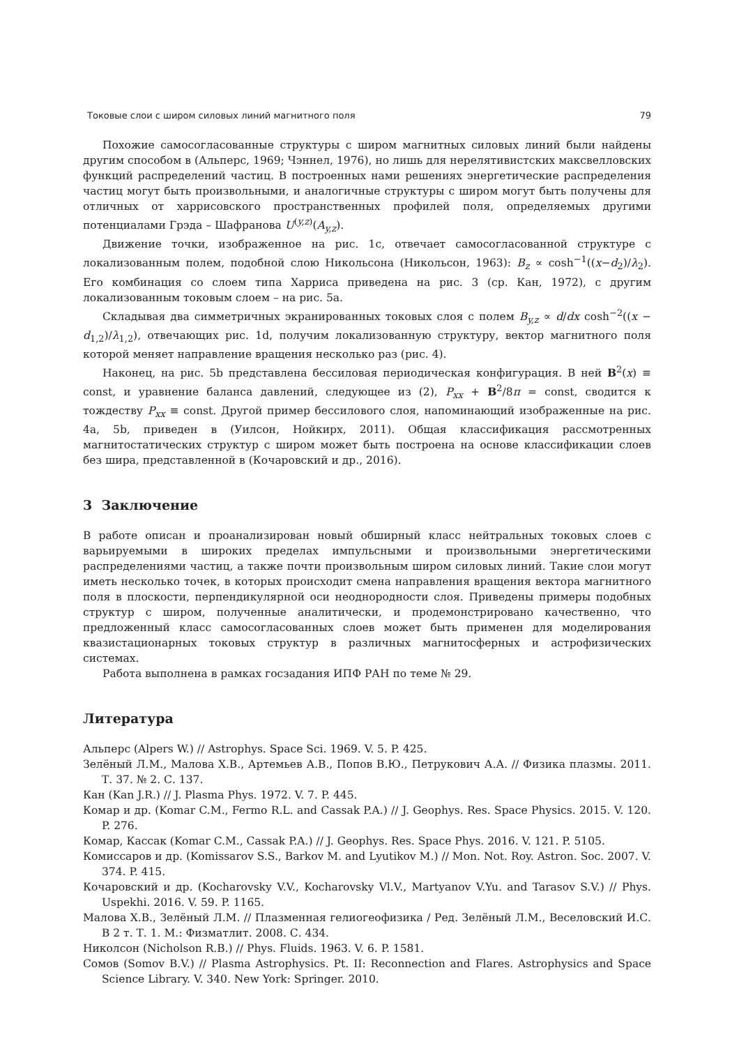Токовые слои с широм силовых линий магнитного поля 79
Похожие самосогласованные структуры с широм магнитных силовых линий были найдены другим способом в (Альперс, 1969; Чэннел, 1976), но лишь для нерелятивистских максвелловских функций распределений частиц. В построенных нами решениях энергетические распределения частиц могут быть произвольными, и аналогичные структуры с широм могут быть получены для отличных от харрисовского пространственных профилей поля, определяемых другими потенциалами Грэда – Шафранова U<sup>(y,z)</sup>(A<sub>y,z</sub>).
Движение точки, изображенное на рис. 1c, отвечает самосогласованной структуре с локализованным полем, подобной слою Никольсона (Никольсон, 1963): B<sub>z</sub> ∝ cosh<sup>−1</sup>((x−d<sub>2</sub>)/λ<sub>2</sub>). Его комбинация со слоем типа Харриса приведена на рис. 3 (ср. Кан, 1972), с другим локализованным токовым слоем – на рис. 5a.
Складывая два симметричных экранированных токовых слоя с полем B<sub>y,z</sub> ∝ d/dx cosh<sup>−2</sup>((x − d<sub>1,2</sub>)/λ<sub>1,2</sub>), отвечающих рис. 1d, получим локализованную структуру, вектор магнитного поля которой меняет направление вращения несколько раз (рис. 4).
Наконец, на рис. 5b представлена бессиловая периодическая конфигурация. В ней B<sup>2</sup>(x) ≡ const, и уравнение баланса давлений, следующее из (2), P<sub>xx</sub> + B<sup>2</sup>/8π = const, сводится к тождеству P<sub>xx</sub> ≡ const. Другой пример бессилового слоя, напоминающий изображенные на рис. 4a, 5b, приведен в (Уилсон, Нойкирх, 2011). Общая классификация рассмотренных магнитостатических структур с широм может быть построена на основе классификации слоев без шира, представленной в (Кочаровский и др., 2016).
3 Заключение
В работе описан и проанализирован новый обширный класс нейтральных токовых слоев с варьируемыми в широких пределах импульсными и произвольными энергетическими распределениями частиц, а также почти произвольным широм силовых линий. Такие слои могут иметь несколько точек, в которых происходит смена направления вращения вектора магнитного поля в плоскости, перпендикулярной оси неоднородности слоя. Приведены примеры подобных структур с широм, полученные аналитически, и продемонстрировано качественно, что предложенный класс самосогласованных слоев может быть применен для моделирования квазистационарных токовых структур в различных магнитосферных и астрофизических системах.
Работа выполнена в рамках госзадания ИПФ РАН по теме № 29.
Литература
Альперс (Alpers W.) // Astrophys. Space Sci. 1969. V. 5. P. 425.
Зелёный Л.М., Малова Х.В., Артемьев А.В., Попов В.Ю., Петрукович А.А. // Физика плазмы. 2011. Т. 37. № 2. С. 137.
Кан (Kan J.R.) // J. Plasma Phys. 1972. V. 7. P. 445.
Комар и др. (Komar C.M., Fermo R.L. and Cassak P.A.) // J. Geophys. Res. Space Physics. 2015. V. 120. P. 276.
Комар, Кассак (Komar C.M., Cassak P.A.) // J. Geophys. Res. Space Phys. 2016. V. 121. P. 5105.
Комиссаров и др. (Komissarov S.S., Barkov M. and Lyutikov M.) // Mon. Not. Roy. Astron. Soc. 2007. V. 374. P. 415.
Кочаровский и др. (Kocharovsky V.V., Kocharovsky Vl.V., Martyanov V.Yu. and Tarasov S.V.) // Phys. Uspekhi. 2016. V. 59. P. 1165.
Малова Х.В., Зелёный Л.М. // Плазменная гелиогеофизика / Ред. Зелёный Л.М., Веселовский И.С. В 2 т. Т. 1. М.: Физматлит. 2008. С. 434.
Николсон (Nicholson R.B.) // Phys. Fluids. 1963. V. 6. P. 1581.
Сомов (Somov B.V.) // Plasma Astrophysics. Pt. II: Reconnection and Flares. Astrophysics and Space Science Library. V. 340. New York: Springer. 2010.